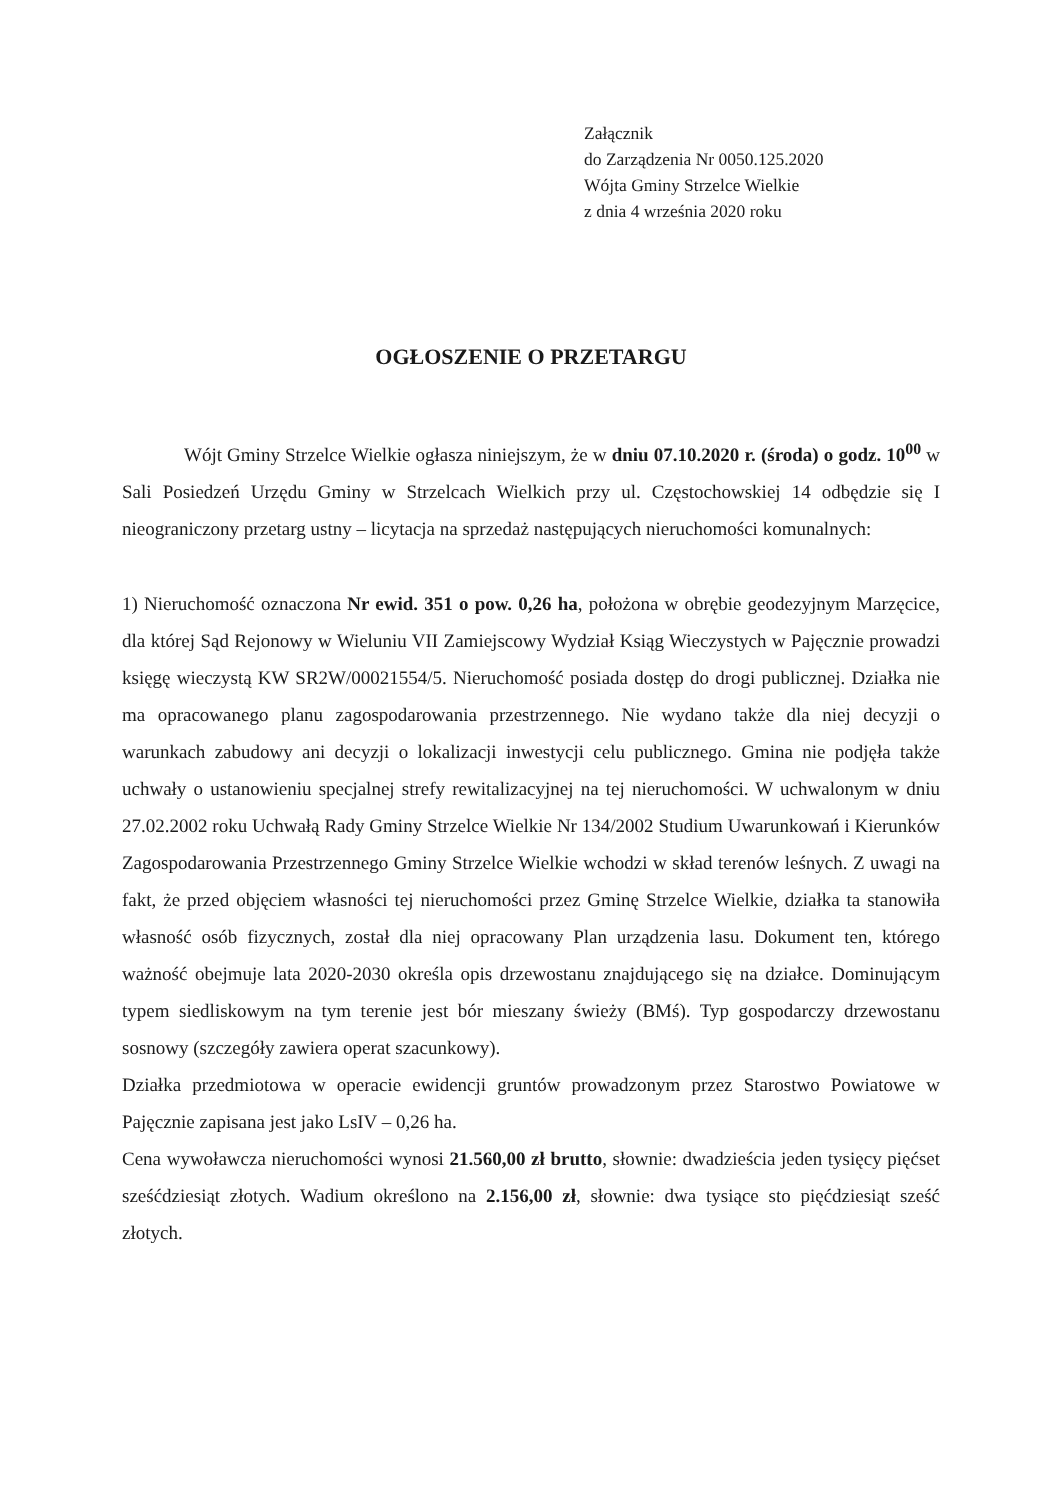Załącznik
do Zarządzenia Nr 0050.125.2020
Wójta Gminy Strzelce Wielkie
z dnia 4 września 2020 roku
OGŁOSZENIE O PRZETARGU
Wójt Gminy Strzelce Wielkie ogłasza niniejszym, że w dniu 07.10.2020 r. (środa) o godz. 10<sup>00</sup> w Sali Posiedzeń Urzędu Gminy w Strzelcach Wielkich przy ul. Częstochowskiej 14 odbędzie się I nieograniczony przetarg ustny – licytacja na sprzedaż następujących nieruchomości komunalnych:
1) Nieruchomość oznaczona Nr ewid. 351 o pow. 0,26 ha, położona w obrębie geodezyjnym Marzęcice, dla której Sąd Rejonowy w Wieluniu VII Zamiejscowy Wydział Ksiąg Wieczystych w Pajęcznie prowadzi księgę wieczystą KW SR2W/00021554/5. Nieruchomość posiada dostęp do drogi publicznej. Działka nie ma opracowanego planu zagospodarowania przestrzennego. Nie wydano także dla niej decyzji o warunkach zabudowy ani decyzji o lokalizacji inwestycji celu publicznego. Gmina nie podjęła także uchwały o ustanowieniu specjalnej strefy rewitalizacyjnej na tej nieruchomości. W uchwalonym w dniu 27.02.2002 roku Uchwałą Rady Gminy Strzelce Wielkie Nr 134/2002 Studium Uwarunkowań i Kierunków Zagospodarowania Przestrzennego Gminy Strzelce Wielkie wchodzi w skład terenów leśnych. Z uwagi na fakt, że przed objęciem własności tej nieruchomości przez Gminę Strzelce Wielkie, działka ta stanowiła własność osób fizycznych, został dla niej opracowany Plan urządzenia lasu. Dokument ten, którego ważność obejmuje lata 2020-2030 określa opis drzewostanu znajdującego się na działce. Dominującym typem siedliskowym na tym terenie jest bór mieszany świeży (BMś). Typ gospodarczy drzewostanu sosnowy (szczegóły zawiera operat szacunkowy).
Działka przedmiotowa w operacie ewidencji gruntów prowadzonym przez Starostwo Powiatowe w Pajęcznie zapisana jest jako LsIV – 0,26 ha.
Cena wywoławcza nieruchomości wynosi 21.560,00 zł brutto, słownie: dwadzieścia jeden tysięcy pięćset sześćdziesiąt złotych. Wadium określono na 2.156,00 zł, słownie: dwa tysiące sto pięćdziesiąt sześć złotych.